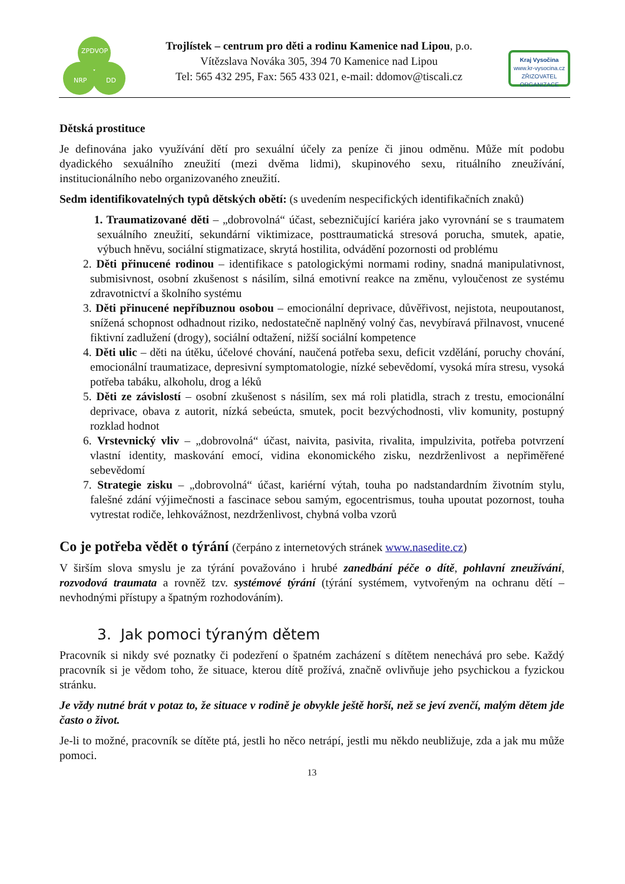ZPDVOP
NRP
DD
Trojlístek – centrum pro děti a rodinu Kamenice nad Lipou, p.o.
Vítězslava Nováka 305, 394 70 Kamenice nad Lipou
Tel: 565 432 295, Fax: 565 433 021, e-mail: ddomov@tiscali.cz
Kraj Vysočina
www.kr-vysocina.cz
ZŘIZOVATEL ORGANIZACE
Dětská prostituce
Je definována jako využívání dětí pro sexuální účely za peníze či jinou odměnu. Může mít podobu dyadického sexuálního zneužití (mezi dvěma lidmi), skupinového sexu, rituálního zneužívání, institucionálního nebo organizovaného zneužití.
Sedm identifikovatelných typů dětských obětí: (s uvedením nespecifických identifikačních znaků)
1. Traumatizované děti – „dobrovolná“ účast, sebezničující kariéra jako vyrovnání se s traumatem sexuálního zneužití, sekundární viktimizace, posttraumatická stresová porucha, smutek, apatie, výbuch hněvu, sociální stigmatizace, skrytá hostilita, odvádění pozornosti od problému
2. Děti přinucené rodinou – identifikace s patologickými normami rodiny, snadná manipulativnost, submisivnost, osobní zkušenost s násilím, silná emotivní reakce na změnu, vyloučenost ze systému zdravotnictví a školního systému
3. Děti přinucené nepříbuznou osobou – emocionální deprivace, důvěřivost, nejistota, neupoutanost, snížená schopnost odhadnout riziko, nedostatečně naplněný volný čas, nevybíravá přilnavost, vnucené fiktivní zadlužení (drogy), sociální odtažení, nižší sociální kompetence
4. Děti ulic – děti na útěku, účelové chování, naučená potřeba sexu, deficit vzdělání, poruchy chování, emocionální traumatizace, depresivní symptomatologie, nízké sebevědomí, vysoká míra stresu, vysoká potřeba tabáku, alkoholu, drog a léků
5. Děti ze závislostí – osobní zkušenost s násilím, sex má roli platidla, strach z trestu, emocionální deprivace, obava z autorit, nízká sebeúcta, smutek, pocit bezvýchodnosti, vliv komunity, postupný rozklad hodnot
6. Vrstevnický vliv – „dobrovolná“ účast, naivita, pasivita, rivalita, impulzivita, potřeba potvrzení vlastní identity, maskování emocí, vidina ekonomického zisku, nezdrženlivost a nepřiměřené sebevědomí
7. Strategie zisku – „dobrovolná“ účast, kariérní výtah, touha po nadstandardním životním stylu, falešné zdání výjimečnosti a fascinace sebou samým, egocentrismus, touha upoutat pozornost, touha vytrestat rodiče, lehkovážnost, nezdrženlivost, chybná volba vzorů
Co je potřeba vědět o týrání (čerpáno z internetových stránek www.nasedite.cz)
V širším slova smyslu je za týrání považováno i hrubé zanedbání péče o dítě, pohlavní zneužívání, rozvodová traumata a rovněž tzv. systémové týrání (týrání systémem, vytvořeným na ochranu dětí – nevhodnými přístupy a špatným rozhodováním).
3. Jak pomoci týraným dětem
Pracovník si nikdy své poznatky či podezření o špatném zacházení s dítětem nenechává pro sebe. Každý pracovník si je vědom toho, že situace, kterou dítě prožívá, značně ovlivňuje jeho psychickou a fyzickou stránku.
Je vždy nutné brát v potaz to, že situace v rodině je obvykle ještě horší, než se jeví zvenčí, malým dětem jde často o život.
Je-li to možné, pracovník se dítěte ptá, jestli ho něco netrápí, jestli mu někdo neubližuje, zda a jak mu může pomoci.
13